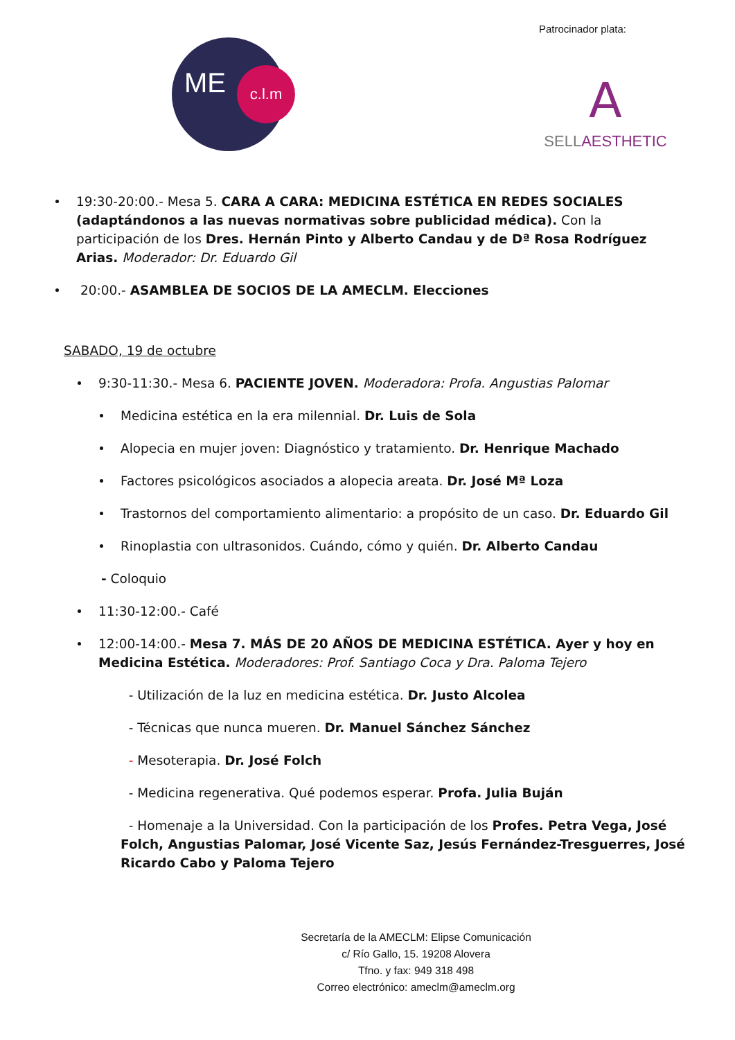Patrocinador plata:
ME c.l.m
A
SELLAESTHETIC
19:30-20:00.- Mesa 5. CARA A CARA: MEDICINA ESTÉTICA EN REDES SOCIALES (adaptándonos a las nuevas normativas sobre publicidad médica). Con la participación de los Dres. Hernán Pinto y Alberto Candau y de Dª Rosa Rodríguez Arias. Moderador: Dr. Eduardo Gil
20:00.- ASAMBLEA DE SOCIOS DE LA AMECLM. Elecciones
SABADO, 19 de octubre
9:30-11:30.- Mesa 6. PACIENTE JOVEN. Moderadora: Profa. Angustias Palomar
Medicina estética en la era milennial. Dr. Luis de Sola
Alopecia en mujer joven: Diagnóstico y tratamiento. Dr. Henrique Machado
Factores psicológicos asociados a alopecia areata. Dr. José Mª Loza
Trastornos del comportamiento alimentario: a propósito de un caso. Dr. Eduardo Gil
Rinoplastia con ultrasonidos. Cuándo, cómo y quién. Dr. Alberto Candau
- Coloquio
11:30-12:00.- Café
12:00-14:00.- Mesa 7. MÁS DE 20 AÑOS DE MEDICINA ESTÉTICA. Ayer y hoy en Medicina Estética. Moderadores: Prof. Santiago Coca y Dra. Paloma Tejero
- Utilización de la luz en medicina estética. Dr. Justo Alcolea
- Técnicas que nunca mueren. Dr. Manuel Sánchez Sánchez
- Mesoterapia. Dr. José Folch
- Medicina regenerativa. Qué podemos esperar. Profa. Julia Buján
- Homenaje a la Universidad. Con la participación de los Profes. Petra Vega, José Folch, Angustias Palomar, José Vicente Saz, Jesús Fernández-Tresguerres, José Ricardo Cabo y Paloma Tejero
Secretaría de la AMECLM: Elipse Comunicación
c/ Río Gallo, 15. 19208 Alovera
Tfno. y fax: 949 318 498
Correo electrónico: ameclm@ameclm.org